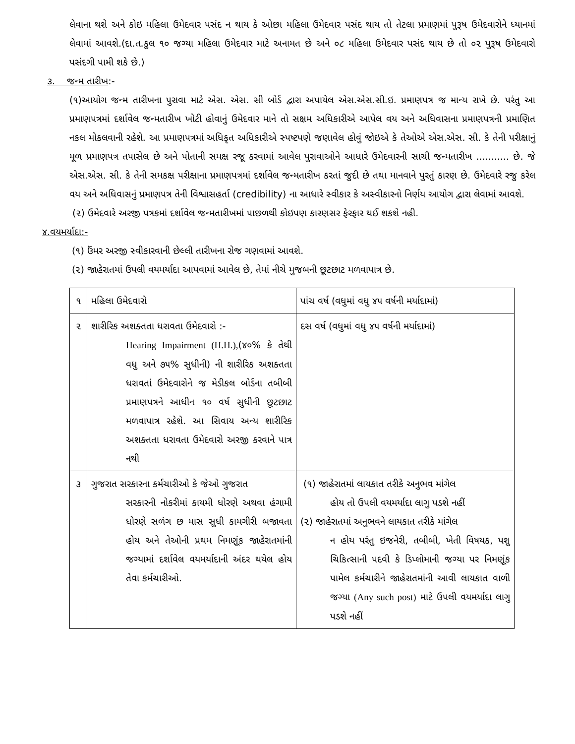લેવાના થશે અને કોઇ મહિલા ઉમેદવાર પસંદ ન થાય કે ઓછા મહિલા ઉમેદવાર પસંદ થાય તો તેટલા પ્રમાણમાં પુરૂષ ઉમેદવારોને ધ્યાનમાં લેવામાં આવશે.(દા.ત.કુલ ૧૦ જગ્યા મહિલા ઉમેદવાર માટે અનામત છે અને ૦૮ મહિલા ઉમેદવાર પસંદ થાય છે તો ૦૨ પુરૂષ ઉમેદવારો પસંદગી પામી શકે છે.)
૩. જન્મ તારીખ:-
(૧)આયોગ જન્મ તારીખના પુરાવા માટે એસ. એસ. સી બોર્ડ દ્વારા અપાયેલ એસ.એસ.સી.ઇ. પ્રમાણપત્ર જ માન્ય રાખે છે. પરંતુ આ પ્રમાણપત્રમાં દર્શાવેલ જન્મતારીખ ખોટી હોવાનું ઉમેદવાર માને તો સક્ષમ અધિકારીએ આપેલ વય અને અધિવાસના પ્રમાણપત્રની પ્રમાણિત નકલ મોકલવાની રહેશે. આ પ્રમાણપત્રમાં અધિકૃત અધિકારીએ સ્પષ્ટપણે જણાવેલ હોવું જોઇએ કે તેઓએ એસ.એસ. સી. કે તેની પરીક્ષાનું મૂળ પ્રમાણપત્ર તપાસેલ છે અને પોતાની સમક્ષ રજૂ કરવામાં આવેલ પુરાવાઓને આધારે ઉમેદવારની સાચી જન્મતારીખ ........... છે. જે એસ.એસ. સી. કે તેની સમકક્ષ પરીક્ષાના પ્રમાણપત્રમાં દર્શાવેલ જન્મતારીખ કરતાં જુદી છે તથા માનવાને પુરતું કારણ છે. ઉમેદવારે રજુ કરેલ વય અને અધિવાસનું પ્રમાણપત્ર તેની વિશ્વાસહર્તા (credibility) ના આધારે સ્વીકાર કે અસ્વીકારનો નિર્ણય આયોગ દ્વારા લેવામાં આવશે.
(૨) ઉમેદવારે અરજી પત્રકમાં દર્શાવેલ જન્મતારીખમાં પાછળથી કોઇપણ કારણસર ફેરફાર થઈ શકશે નહી.
૪.વયમર્યાદા:-
(૧) ઉંમર અરજી સ્વીકારવાની છેલ્લી તારીખના રોજ ગણવામાં આવશે.
(૨) જાહેરાતમાં ઉપલી વયમર્યાદા આપવામાં આવેલ છે, તેમાં નીચે મુજબની છૂટછાટ મળવાપાત્ર છે.
| ૧ | મહિલા ઉમેદવારો | પાંચ વર્ષ (વધુમાં વધુ ૪૫ વર્ષની મર્યાદામાં) |
| ૨ | શારીરિક અશક્તતા ધરાવતા ઉમેદવારો :- Hearing Impairment (H.H.), (૪૦% કે તેથી વધુ અને ૭૫% સુધીની) ની શારીરિક અશક્તતા ધરાવતાં ઉમેદવારોને જ મેડીકલ બોર્ડના તબીબી પ્રમાણપત્રને આધીન ૧૦ વર્ષ સુધીની છૂટછાટ મળવાપાત્ર રહેશે. આ સિવાય અન્ય શારીરિક અશક્તતા ધરાવતા ઉમેદવારો અરજી કરવાને પાત્ર નથી | દસ વર્ષ (વધુમાં વધુ ૪૫ વર્ષની મર્યાદામાં) |
| ૩ | ગુજરાત સરકારના કર્મચારીઓ કે જેઓ ગુજરાત સરકારની નોકરીમાં કાયમી ધોરણે અથવા હંગામી ધોરણે સળંગ છ માસ સુધી કામગીરી બજાવતા હોય અને તેઓની પ્રથમ નિમણૂંક જાહેરાતમાંની જગ્યામાં દર્શાવેલ વયમર્યાદાની અંદર થયેલ હોય તેવા કર્મચારીઓ. | (૧) જાહેરાતમાં લાયકાત તરીકે અનુભવ માંગેલ હોય તો ઉપલી વયમર્યાદા લાગુ પડશે નહીં (૨) જાહેરાતમાં અનુભવને લાયકાત તરીકે માંગેલ ન હોય પરંતુ ઇજનેરી, તબીબી, ખેતી વિષયક, પશુ ચિકિત્સાની પદવી કે ડિપ્લોમાની જગ્યા પર નિમણૂંક પામેલ કર્મચારીને જાહેરાતમાંની આવી લાયકાત વાળી જગ્યા (Any such post) માટે ઉપલી વયમર્યાદા લાગુ પડશે નહીં |